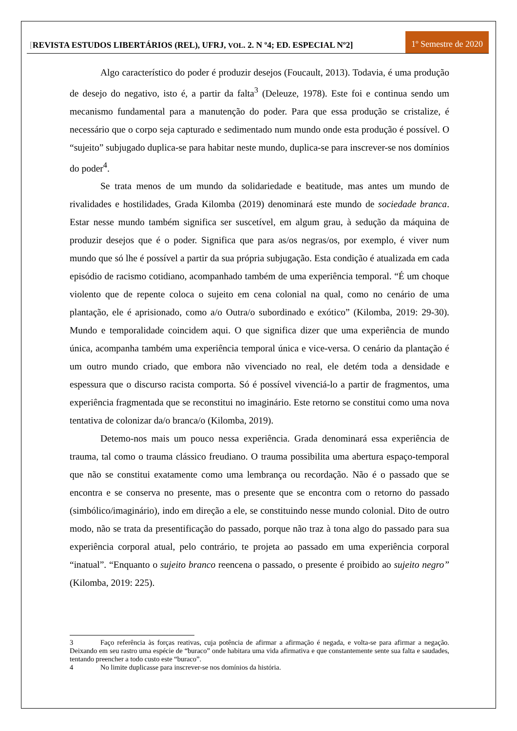[REVISTA ESTUDOS LIBERTÁRIOS (REL), UFRJ, VOL. 2. N º4; ED. ESPECIAL Nº2]
1º Semestre de 2020
Algo característico do poder é produzir desejos (Foucault, 2013). Todavia, é uma produção de desejo do negativo, isto é, a partir da falta<sup>3</sup> (Deleuze, 1978). Este foi e continua sendo um mecanismo fundamental para a manutenção do poder. Para que essa produção se cristalize, é necessário que o corpo seja capturado e sedimentado num mundo onde esta produção é possível. O “sujeito” subjugado duplica-se para habitar neste mundo, duplica-se para inscrever-se nos domínios do poder<sup>4</sup>.
Se trata menos de um mundo da solidariedade e beatitude, mas antes um mundo de rivalidades e hostilidades, Grada Kilomba (2019) denominará este mundo de sociedade branca. Estar nesse mundo também significa ser suscetível, em algum grau, à sedução da máquina de produzir desejos que é o poder. Significa que para as/os negras/os, por exemplo, é viver num mundo que só lhe é possível a partir da sua própria subjugação. Esta condição é atualizada em cada episódio de racismo cotidiano, acompanhado também de uma experiência temporal. “É um choque violento que de repente coloca o sujeito em cena colonial na qual, como no cenário de uma plantação, ele é aprisionado, como a/o Outra/o subordinado e exótico” (Kilomba, 2019: 29-30). Mundo e temporalidade coincidem aqui. O que significa dizer que uma experiência de mundo única, acompanha também uma experiência temporal única e vice-versa. O cenário da plantação é um outro mundo criado, que embora não vivenciado no real, ele detém toda a densidade e espessura que o discurso racista comporta. Só é possível vivenciá-lo a partir de fragmentos, uma experiência fragmentada que se reconstitui no imaginário. Este retorno se constitui como uma nova tentativa de colonizar da/o branca/o (Kilomba, 2019).
Detemo-nos mais um pouco nessa experiência. Grada denominará essa experiência de trauma, tal como o trauma clássico freudiano. O trauma possibilita uma abertura espaço-temporal que não se constitui exatamente como uma lembrança ou recordação. Não é o passado que se encontra e se conserva no presente, mas o presente que se encontra com o retorno do passado (simbólico/imaginário), indo em direção a ele, se constituindo nesse mundo colonial. Dito de outro modo, não se trata da presentificação do passado, porque não traz à tona algo do passado para sua experiência corporal atual, pelo contrário, te projeta ao passado em uma experiência corporal “inatual”. “Enquanto o sujeito branco reencena o passado, o presente é proibido ao sujeito negro” (Kilomba, 2019: 225).
3 Faço referência às forças reativas, cuja potência de afirmar a afirmação é negada, e volta-se para afirmar a negação. Deixando em seu rastro uma espécie de “buraco” onde habitara uma vida afirmativa e que constantemente sente sua falta e saudades, tentando preencher a todo custo este “buraco”.
4 No limite duplicasse para inscrever-se nos domínios da história.